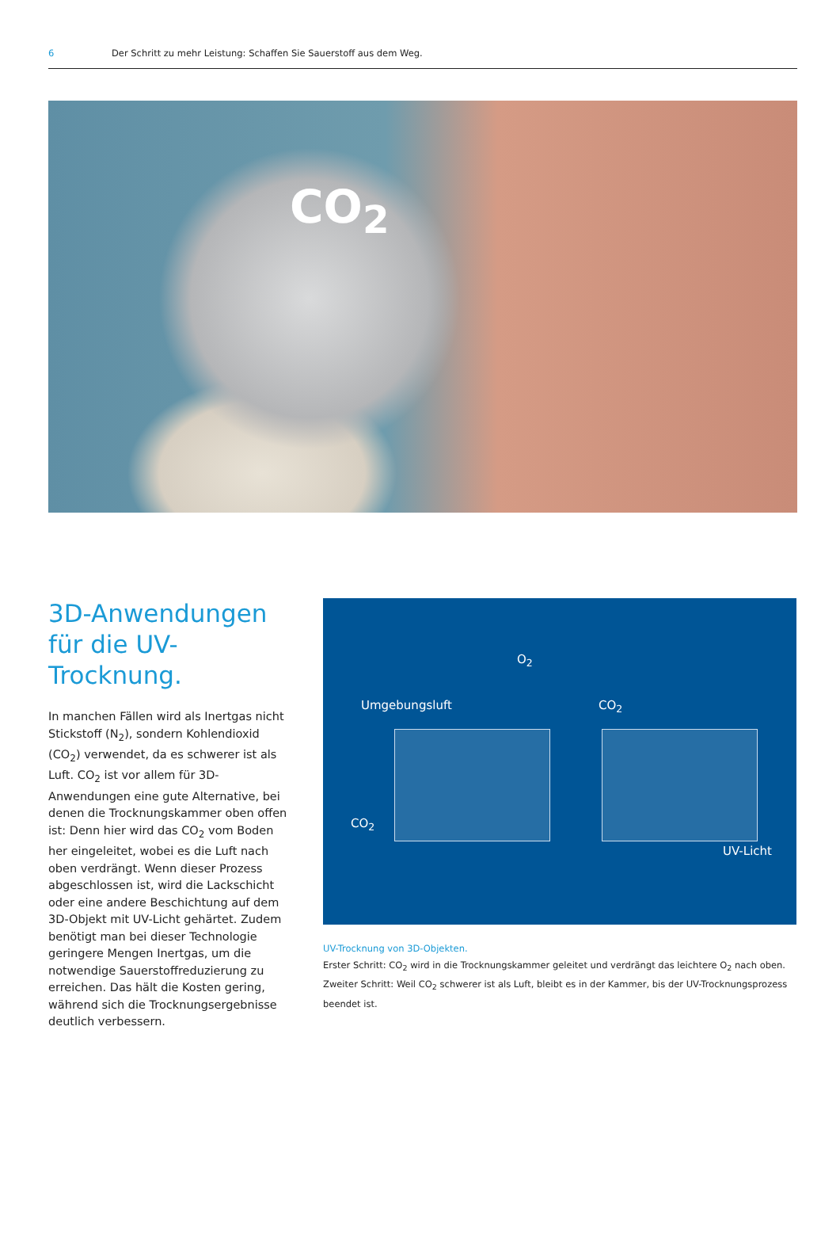6 Der Schritt zu mehr Leistung: Schaffen Sie Sauerstoff aus dem Weg.
CO<sub>2</sub>
3D-Anwendungen für die UV-Trocknung.
In manchen Fällen wird als Inertgas nicht Stickstoff (N<sub>2</sub>), sondern Kohlendioxid (CO<sub>2</sub>) verwendet, da es schwerer ist als Luft. CO<sub>2</sub> ist vor allem für 3D-Anwendungen eine gute Alternative, bei denen die Trocknungskammer oben offen ist: Denn hier wird das CO<sub>2</sub> vom Boden her eingeleitet, wobei es die Luft nach oben verdrängt. Wenn dieser Prozess abgeschlossen ist, wird die Lackschicht oder eine andere Beschichtung auf dem 3D-Objekt mit UV-Licht gehärtet. Zudem benötigt man bei dieser Technologie geringere Mengen Inertgas, um die notwendige Sauerstoffreduzierung zu erreichen. Das hält die Kosten gering, während sich die Trocknungsergebnisse deutlich verbessern.
O<sub>2</sub>
Umgebungsluft
CO<sub>2</sub>
CO<sub>2</sub>
UV-Licht
UV-Trocknung von 3D-Objekten.
Erster Schritt: CO<sub>2</sub> wird in die Trocknungskammer geleitet und verdrängt das leichtere O<sub>2</sub> nach oben.
Zweiter Schritt: Weil CO<sub>2</sub> schwerer ist als Luft, bleibt es in der Kammer, bis der UV-Trocknungsprozess beendet ist.